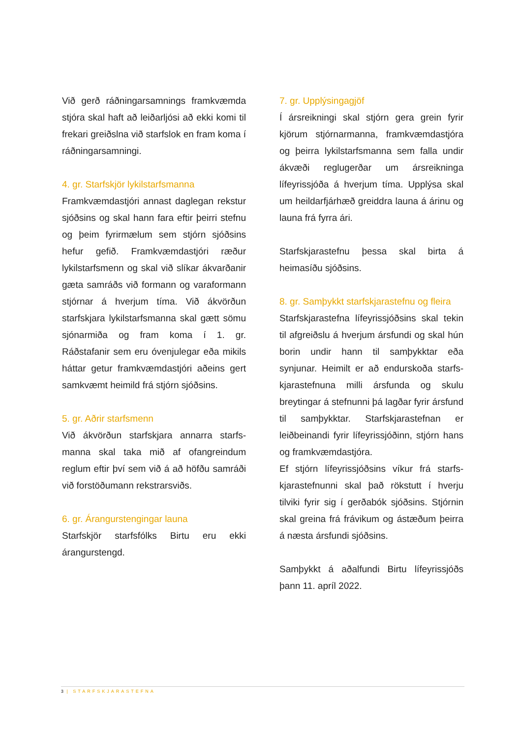Við gerð ráðningarsamnings framkvæmda stjóra skal haft að leiðarljósi að ekki komi til frekari greiðslna við starfslok en fram koma í ráðningarsamningi.
4. gr. Starfskjör lykilstarfsmanna
Framkvæmdastjóri annast daglegan rekstur sjóðsins og skal hann fara eftir þeirri stefnu og þeim fyrirmælum sem stjórn sjóðsins hefur gefið. Framkvæmdastjóri ræður lykilstarfsmenn og skal við slíkar ákvarðanir gæta samráðs við formann og varaformann stjórnar á hverjum tíma. Við ákvörðun starfskjara lykilstarfsmanna skal gætt sömu sjónarmiða og fram koma í 1. gr. Ráðstafanir sem eru óvenjulegar eða mikils háttar getur framkvæmdastjóri aðeins gert samkvæmt heimild frá stjórn sjóðsins.
5. gr. Aðrir starfsmenn
Við ákvörðun starfskjara annarra starfs-manna skal taka mið af ofangreindum reglum eftir því sem við á að höfðu samráði við forstöðumann rekstrarsviðs.
6. gr. Árangurstengingar launa
Starfskjör starfsfólks Birtu eru ekki árangurstengd.
7. gr. Upplýsingagjöf
Í ársreikningi skal stjórn gera grein fyrir kjörum stjórnarmanna, framkvæmdastjóra og þeirra lykilstarfsmanna sem falla undir ákvæði reglugerðar um ársreikninga lífeyrissjóða á hverjum tíma. Upplýsa skal um heildarfjárhæð greiddra launa á árinu og launa frá fyrra ári.
Starfskjarastefnu þessa skal birta á heimasíðu sjóðsins.
8. gr. Samþykkt starfskjarastefnu og fleira
Starfskjarastefna lífeyrissjóðsins skal tekin til afgreiðslu á hverjum ársfundi og skal hún borin undir hann til samþykktar eða synjunar. Heimilt er að endurskoða starfs-kjarastefnuna milli ársfunda og skulu breytingar á stefnunni þá lagðar fyrir ársfund til samþykktar. Starfskjarastefnan er leiðbeinandi fyrir lífeyrissjóðinn, stjórn hans og framkvæmdastjóra.
Ef stjórn lífeyrissjóðsins víkur frá starfs-kjarastefnunni skal það rökstutt í hverju tilviki fyrir sig í gerðabók sjóðsins. Stjórnin skal greina frá frávikum og ástæðum þeirra á næsta ársfundi sjóðsins.
Samþykkt á aðalfundi Birtu lífeyrissjóðs þann 11. apríl 2022.
3 | STARFSKJARASTEFNA